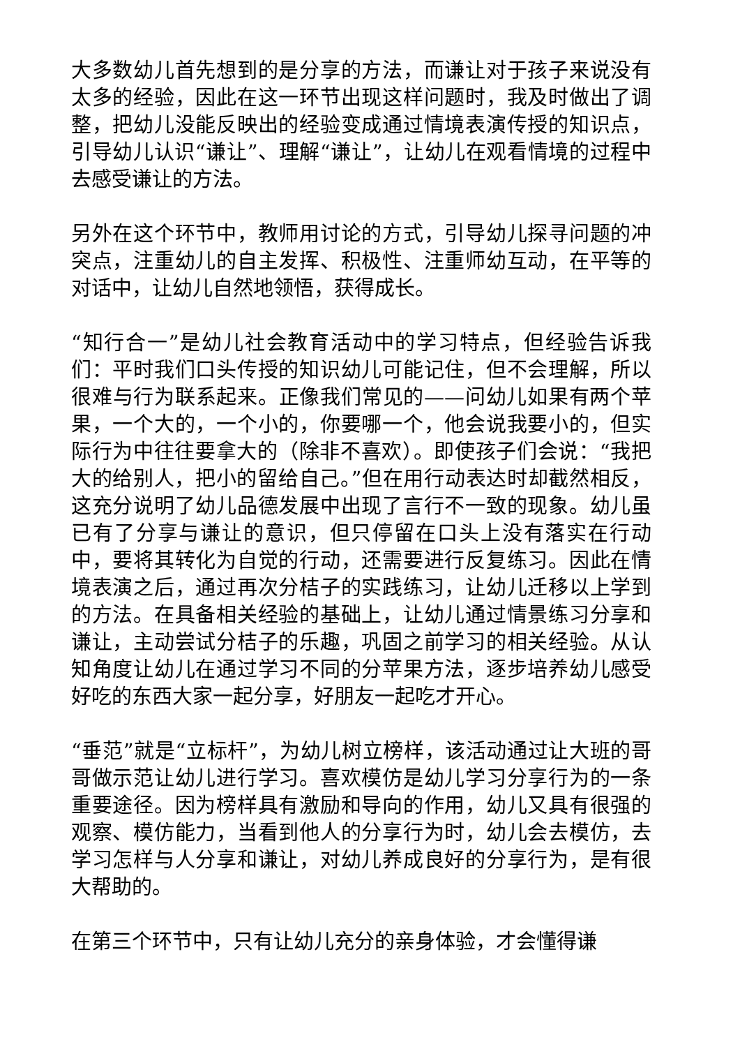大多数幼儿首先想到的是分享的方法，而谦让对于孩子来说没有太多的经验，因此在这一环节出现这样问题时，我及时做出了调整，把幼儿没能反映出的经验变成通过情境表演传授的知识点，引导幼儿认识“谦让”、理解“谦让”，让幼儿在观看情境的过程中去感受谦让的方法。
另外在这个环节中，教师用讨论的方式，引导幼儿探寻问题的冲突点，注重幼儿的自主发挥、积极性、注重师幼互动，在平等的对话中，让幼儿自然地领悟，获得成长。
“知行合一”是幼儿社会教育活动中的学习特点，但经验告诉我们：平时我们口头传授的知识幼儿可能记住，但不会理解，所以很难与行为联系起来。正像我们常见的——问幼儿如果有两个苹果，一个大的，一个小的，你要哪一个，他会说我要小的，但实际行为中往往要拿大的（除非不喜欢）。即使孩子们会说：“我把大的给别人，把小的留给自己。”但在用行动表达时却截然相反，这充分说明了幼儿品德发展中出现了言行不一致的现象。幼儿虽已有了分享与谦让的意识，但只停留在口头上没有落实在行动中，要将其转化为自觉的行动，还需要进行反复练习。因此在情境表演之后，通过再次分桔子的实践练习，让幼儿迁移以上学到的方法。在具备相关经验的基础上，让幼儿通过情景练习分享和谦让，主动尝试分桔子的乐趣，巩固之前学习的相关经验。从认知角度让幼儿在通过学习不同的分苹果方法，逐步培养幼儿感受好吃的东西大家一起分享，好朋友一起吃才开心。
“垂范”就是“立标杆”，为幼儿树立榜样，该活动通过让大班的哥哥做示范让幼儿进行学习。喜欢模仿是幼儿学习分享行为的一条重要途径。因为榜样具有激励和导向的作用，幼儿又具有很强的观察、模仿能力，当看到他人的分享行为时，幼儿会去模仿，去学习怎样与人分享和谦让，对幼儿养成良好的分享行为，是有很大帮助的。
在第三个环节中，只有让幼儿充分的亲身体验，才会懂得谦